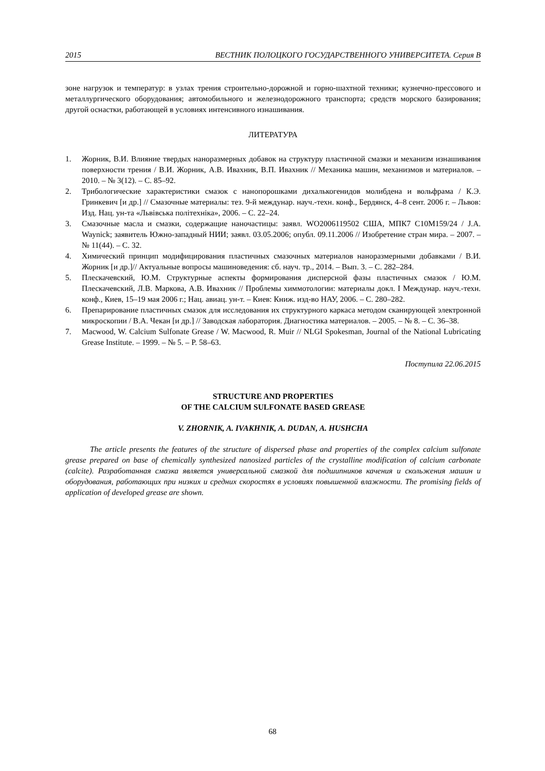2015 ВЕСТНИК ПОЛОЦКОГО ГОСУДАРСТВЕННОГО УНИВЕРСИТЕТА. Серия В
зоне нагрузок и температур: в узлах трения строительно-дорожной и горно-шахтной техники; кузнечно-прессового и металлургического оборудования; автомобильного и железнодорожного транспорта; средств морского базирования; другой оснастки, работающей в условиях интенсивного изнашивания.
ЛИТЕРАТУРА
1. Жорник, В.И. Влияние твердых наноразмерных добавок на структуру пластичной смазки и механизм изнашивания поверхности трения / В.И. Жорник, А.В. Ивахник, В.П. Ивахник // Механика машин, механизмов и материалов. – 2010. – № 3(12). – С. 85–92.
2. Трибологические характеристики смазок с нанопорошками дихалькогенидов молибдена и вольфрама / К.Э. Гринкевич [и др.] // Смазочные материалы: тез. 9-й междунар. науч.-техн. конф., Бердянск, 4–8 сент. 2006 г. – Львов: Изд. Нац. ун-та «Львівська політехніка», 2006. – С. 22–24.
3. Смазочные масла и смазки, содержащие наночастицы: заявл. WO2006119502 США, МПК7 C10M159/24 / J.A. Waynick; заявитель Южно-западный НИИ; заявл. 03.05.2006; опубл. 09.11.2006 // Изобретение стран мира. – 2007. – № 11(44). – С. 32.
4. Химический принцип модифицирования пластичных смазочных материалов наноразмерными добавками / В.И. Жорник [и др.]// Актуальные вопросы машиноведения: сб. науч. тр., 2014. – Вып. 3. – С. 282–284.
5. Плескачевский, Ю.М. Структурные аспекты формирования дисперсной фазы пластичных смазок / Ю.М. Плескачевский, Л.В. Маркова, А.В. Ивахник // Проблемы химмотологии: материалы докл. I Междунар. науч.-техн. конф., Киев, 15–19 мая 2006 г.; Нац. авиац. ун-т. – Киев: Книж. изд-во НАУ, 2006. – С. 280–282.
6. Препарирование пластичных смазок для исследования их структурного каркаса методом сканирующей электронной микроскопии / В.А. Чекан [и др.] // Заводская лаборатория. Диагностика материалов. – 2005. – № 8. – С. 36–38.
7. Macwood, W. Calcium Sulfonate Grease / W. Macwood, R. Muir // NLGI Spokesman, Journal of the National Lubricating Grease Institute. – 1999. – № 5. – P. 58–63.
Поступила 22.06.2015
STRUCTURE AND PROPERTIES
OF THE CALCIUM SULFONATE BASED GREASE
V. ZHORNIK, A. IVAKHNIK, A. DUDAN, A. HUSHCHA
The article presents the features of the structure of dispersed phase and properties of the complex calcium sulfonate grease prepared on base of chemically synthesized nanosized particles of the crystalline modification of calcium carbonate (calcite). Разработанная смазка является универсальной смазкой для подшипников качения и скольжения машин и оборудования, работающих при низких и средних скоростях в условиях повышенной влажности. The promising fields of application of developed grease are shown.
68